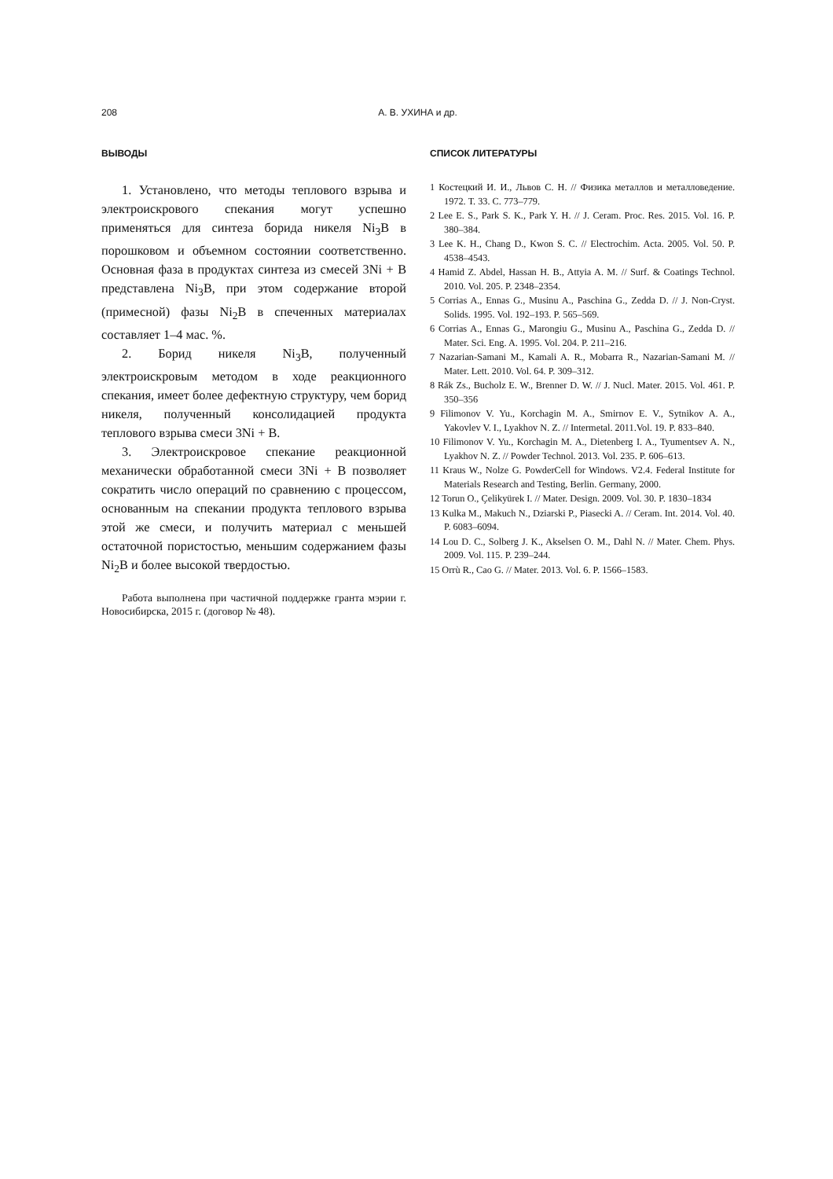208 А. В. УХИНА и др.
ВЫВОДЫ
1. Установлено, что методы теплового взрыва и электроискрового спекания могут успешно применяться для синтеза борида никеля Ni<sub>3</sub>B в порошковом и объемном состоянии соответственно. Основная фаза в продуктах синтеза из смесей 3Ni + B представлена Ni<sub>3</sub>B, при этом содержание второй (примесной) фазы Ni<sub>2</sub>B в спеченных материалах составляет 1–4 мас. %.
2. Борид никеля Ni<sub>3</sub>B, полученный электроискровым методом в ходе реакционного спекания, имеет более дефектную структуру, чем борид никеля, полученный консолидацией продукта теплового взрыва смеси 3Ni + B.
3. Электроискровое спекание реакционной механически обработанной смеси 3Ni + B позволяет сократить число операций по сравнению с процессом, основанным на спекании продукта теплового взрыва этой же смеси, и получить материал с меньшей остаточной пористостью, меньшим содержанием фазы Ni<sub>2</sub>B и более высокой твердостью.
Работа выполнена при частичной поддержке гранта мэрии г. Новосибирска, 2015 г. (договор № 48).
СПИСОК ЛИТЕРАТУРЫ
1 Костецкий И. И., Львов С. Н. // Физика металлов и металловедение. 1972. Т. 33. С. 773–779.
2 Lee E. S., Park S. K., Park Y. H. // J. Ceram. Proc. Res. 2015. Vol. 16. P. 380–384.
3 Lee K. H., Chang D., Kwon S. C. // Electrochim. Acta. 2005. Vol. 50. P. 4538–4543.
4 Hamid Z. Abdel, Hassan H. B., Attyia A. M. // Surf. & Coatings Technol. 2010. Vol. 205. P. 2348–2354.
5 Corrias A., Ennas G., Musinu A., Paschina G., Zedda D. // J. Non-Cryst. Solids. 1995. Vol. 192–193. P. 565–569.
6 Corrias A., Ennas G., Marongiu G., Musinu A., Paschina G., Zedda D. // Mater. Sci. Eng. A. 1995. Vol. 204. P. 211–216.
7 Nazarian-Samani M., Kamali A. R., Mobarra R., Nazarian-Samani M. // Mater. Lett. 2010. Vol. 64. P. 309–312.
8 Rák Zs., Bucholz E. W., Brenner D. W. // J. Nucl. Mater. 2015. Vol. 461. P. 350–356
9 Filimonov V. Yu., Korchagin M. A., Smirnov E. V., Sytnikov A. A., Yakovlev V. I., Lyakhov N. Z. // Intermetal. 2011.Vol. 19. P. 833–840.
10 Filimonov V. Yu., Korchagin M. A., Dietenberg I. A., Tyumentsev A. N., Lyakhov N. Z. // Powder Technol. 2013. Vol. 235. P. 606–613.
11 Kraus W., Nolze G. PowderCell for Windows. V2.4. Federal Institute for Materials Research and Testing, Berlin. Germany, 2000.
12 Torun O., Çelikyürek I. // Mater. Design. 2009. Vol. 30. P. 1830–1834
13 Kulka M., Makuch N., Dziarski P., Piasecki A. // Ceram. Int. 2014. Vol. 40. P. 6083–6094.
14 Lou D. C., Solberg J. K., Akselsen O. M., Dahl N. // Mater. Chem. Phys. 2009. Vol. 115. P. 239–244.
15 Orrù R., Cao G. // Mater. 2013. Vol. 6. P. 1566–1583.